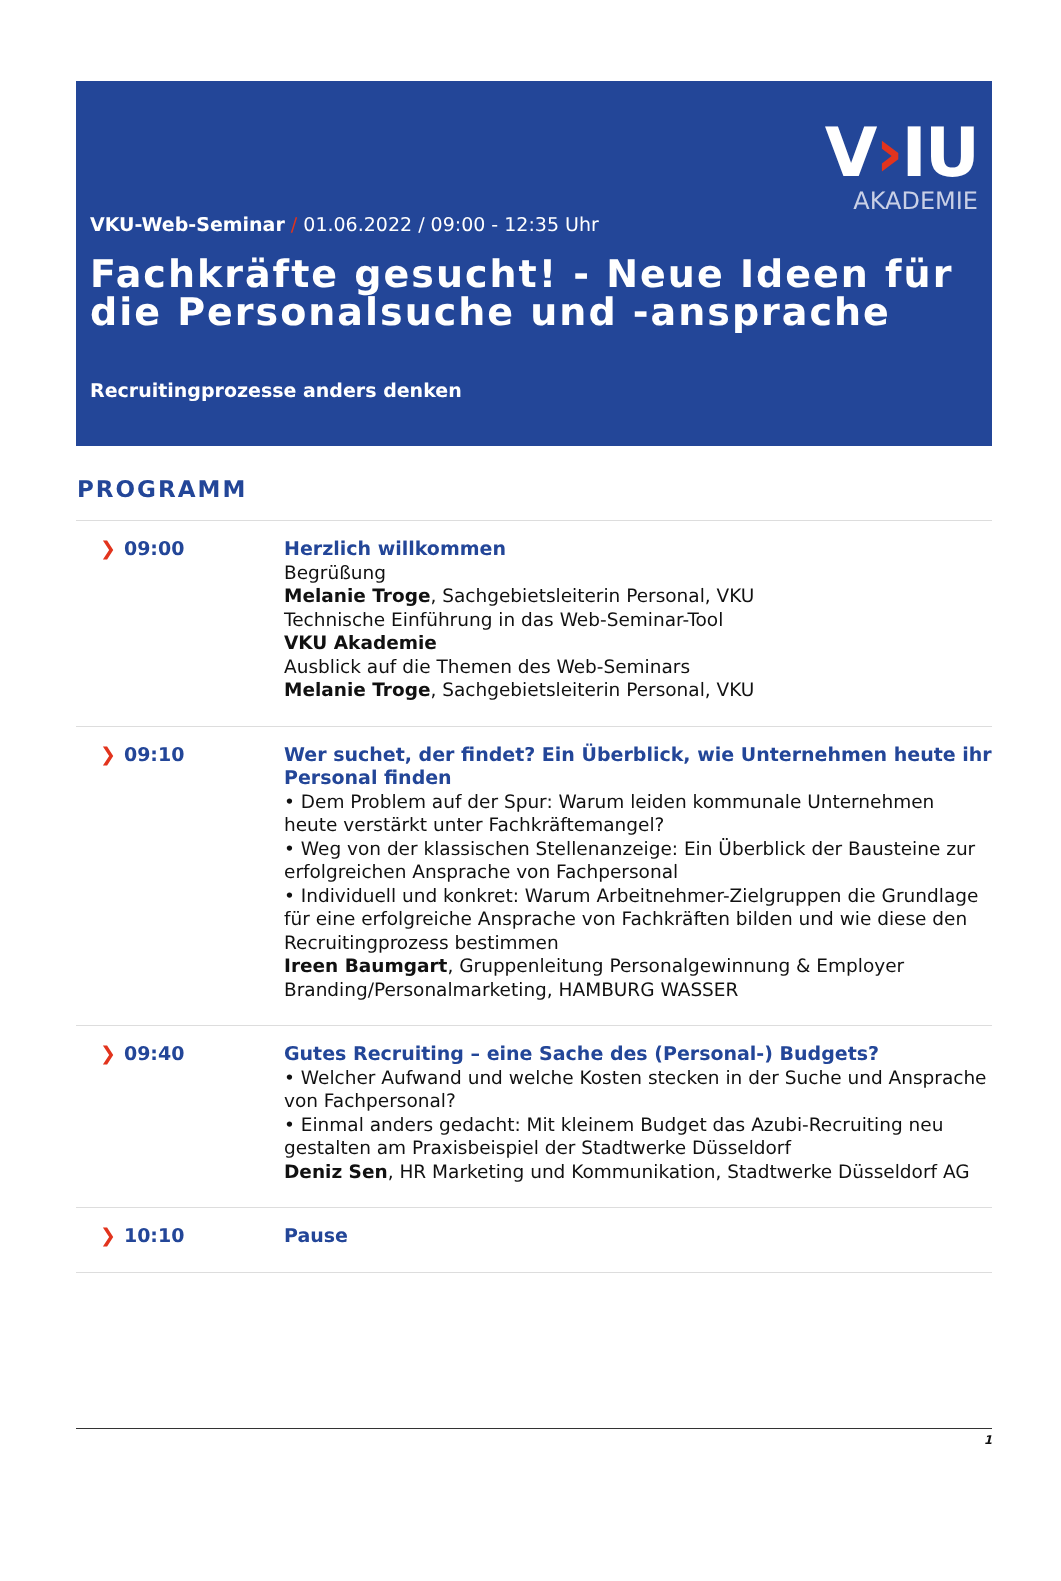V›IU
AKADEMIE
VKU-Web-Seminar / 01.06.2022 / 09:00 - 12:35 Uhr
Fachkräfte gesucht! - Neue Ideen für die Personalsuche und -ansprache
Recruitingprozesse anders denken
PROGRAMM
| ❯ 09:00 | Herzlich willkommen Begrüßung Melanie Troge , Sachgebietsleiterin Personal, VKU Technische Einführung in das Web-Seminar-Tool VKU Akademie Ausblick auf die Themen des Web-Seminars Melanie Troge , Sachgebietsleiterin Personal, VKU |
| ❯ 09:10 | Wer suchet, der findet? Ein Überblick, wie Unternehmen heute ihr Personal finden • Dem Problem auf der Spur: Warum leiden kommunale Unternehmen heute verstärkt unter Fachkräftemangel? • Weg von der klassischen Stellenanzeige: Ein Überblick der Bausteine zur erfolgreichen Ansprache von Fachpersonal • Individuell und konkret: Warum Arbeitnehmer-Zielgruppen die Grundlage für eine erfolgreiche Ansprache von Fachkräften bilden und wie diese den Recruitingprozess bestimmen Ireen Baumgart , Gruppenleitung Personalgewinnung & Employer Branding/Personalmarketing, HAMBURG WASSER |
| ❯ 09:40 | Gutes Recruiting – eine Sache des (Personal-) Budgets? • Welcher Aufwand und welche Kosten stecken in der Suche und Ansprache von Fachpersonal? • Einmal anders gedacht: Mit kleinem Budget das Azubi-Recruiting neu gestalten am Praxisbeispiel der Stadtwerke Düsseldorf Deniz Sen , HR Marketing und Kommunikation, Stadtwerke Düsseldorf AG |
| ❯ 10:10 | Pause |
1